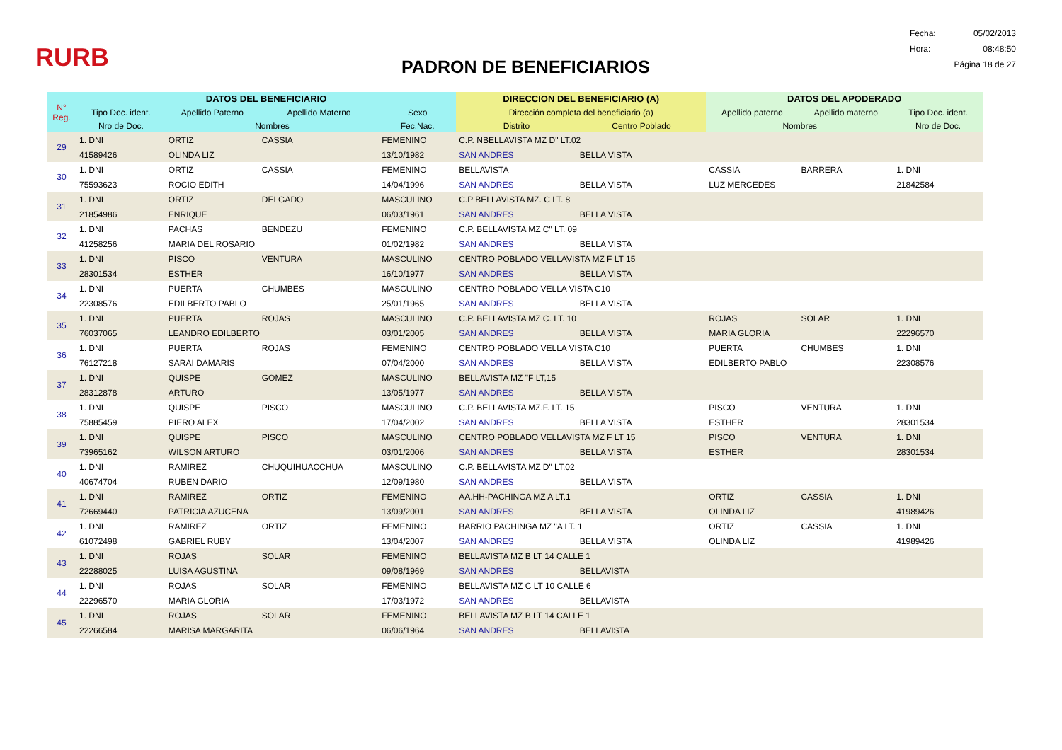RURB
PADRON DE BENEFICIARIOS
Fecha: 05/02/2013
Hora: 08:48:50
Página 18 de 27
| N° Reg. | DATOS DEL BENEFICIARIO | | | | DIRECCION DEL BENEFICIARIO (A) | | DATOS DEL APODERADO | | |
| --- | --- | --- | --- | --- | --- | --- | --- | --- | --- |
| | Tipo Doc. ident. | Apellido Paterno | Apellido Materno | Sexo | Dirección completa del beneficiario (a) | | Apellido paterno | Apellido materno | Tipo Doc. ident. |
| | Nro de Doc. | Nombres | | Fec.Nac. | Distrito | Centro Poblado | Nombres | | Nro de Doc. |
| 29 | 1. DNI | ORTIZ | CASSIA | FEMENINO | C.P. NBELLAVISTA MZ D" LT.02 | | | | |
| | 41589426 | OLINDA LIZ | | 13/10/1982 | SAN ANDRES | BELLA VISTA | | | |
| 30 | 1. DNI | ORTIZ | CASSIA | FEMENINO | BELLAVISTA | | CASSIA | BARRERA | 1. DNI |
| | 75593623 | ROCIO EDITH | | 14/04/1996 | SAN ANDRES | BELLA VISTA | LUZ MERCEDES | | 21842584 |
| 31 | 1. DNI | ORTIZ | DELGADO | MASCULINO | C.P BELLAVISTA MZ. C LT. 8 | | | | |
| | 21854986 | ENRIQUE | | 06/03/1961 | SAN ANDRES | BELLA VISTA | | | |
| 32 | 1. DNI | PACHAS | BENDEZU | FEMENINO | C.P. BELLAVISTA MZ C" LT. 09 | | | | |
| | 41258256 | MARIA DEL ROSARIO | | 01/02/1982 | SAN ANDRES | BELLA VISTA | | | |
| 33 | 1. DNI | PISCO | VENTURA | MASCULINO | CENTRO POBLADO VELLAVISTA MZ F LT 15 | | | | |
| | 28301534 | ESTHER | | 16/10/1977 | SAN ANDRES | BELLA VISTA | | | |
| 34 | 1. DNI | PUERTA | CHUMBES | MASCULINO | CENTRO POBLADO VELLA VISTA C10 | | | | |
| | 22308576 | EDILBERTO PABLO | | 25/01/1965 | SAN ANDRES | BELLA VISTA | | | |
| 35 | 1. DNI | PUERTA | ROJAS | MASCULINO | C.P. BELLAVISTA MZ C. LT. 10 | | ROJAS | SOLAR | 1. DNI |
| | 76037065 | LEANDRO EDILBERTO | | 03/01/2005 | SAN ANDRES | BELLA VISTA | MARIA GLORIA | | 22296570 |
| 36 | 1. DNI | PUERTA | ROJAS | FEMENINO | CENTRO POBLADO VELLA VISTA C10 | | PUERTA | CHUMBES | 1. DNI |
| | 76127218 | SARAI DAMARIS | | 07/04/2000 | SAN ANDRES | BELLA VISTA | EDILBERTO PABLO | | 22308576 |
| 37 | 1. DNI | QUISPE | GOMEZ | MASCULINO | BELLAVISTA MZ "F LT,15 | | | | |
| | 28312878 | ARTURO | | 13/05/1977 | SAN ANDRES | BELLA VISTA | | | |
| 38 | 1. DNI | QUISPE | PISCO | MASCULINO | C.P. BELLAVISTA MZ.F. LT. 15 | | PISCO | VENTURA | 1. DNI |
| | 75885459 | PIERO ALEX | | 17/04/2002 | SAN ANDRES | BELLA VISTA | ESTHER | | 28301534 |
| 39 | 1. DNI | QUISPE | PISCO | MASCULINO | CENTRO POBLADO VELLAVISTA MZ F LT 15 | | PISCO | VENTURA | 1. DNI |
| | 73965162 | WILSON ARTURO | | 03/01/2006 | SAN ANDRES | BELLA VISTA | ESTHER | | 28301534 |
| 40 | 1. DNI | RAMIREZ | CHUQUIHUACCHUA | MASCULINO | C.P. BELLAVISTA MZ D" LT.02 | | | | |
| | 40674704 | RUBEN DARIO | | 12/09/1980 | SAN ANDRES | BELLA VISTA | | | |
| 41 | 1. DNI | RAMIREZ | ORTIZ | FEMENINO | AA.HH-PACHINGA MZ A LT.1 | | ORTIZ | CASSIA | 1. DNI |
| | 72669440 | PATRICIA AZUCENA | | 13/09/2001 | SAN ANDRES | BELLA VISTA | OLINDA LIZ | | 41989426 |
| 42 | 1. DNI | RAMIREZ | ORTIZ | FEMENINO | BARRIO PACHINGA MZ "A LT. 1 | | ORTIZ | CASSIA | 1. DNI |
| | 61072498 | GABRIEL RUBY | | 13/04/2007 | SAN ANDRES | BELLA VISTA | OLINDA LIZ | | 41989426 |
| 43 | 1. DNI | ROJAS | SOLAR | FEMENINO | BELLAVISTA MZ B LT 14 CALLE 1 | | | | |
| | 22288025 | LUISA AGUSTINA | | 09/08/1969 | SAN ANDRES | BELLAVISTA | | | |
| 44 | 1. DNI | ROJAS | SOLAR | FEMENINO | BELLAVISTA MZ C LT 10 CALLE 6 | | | | |
| | 22296570 | MARIA GLORIA | | 17/03/1972 | SAN ANDRES | BELLAVISTA | | | |
| 45 | 1. DNI | ROJAS | SOLAR | FEMENINO | BELLAVISTA MZ B LT 14 CALLE 1 | | | | |
| | 22266584 | MARISA MARGARITA | | 06/06/1964 | SAN ANDRES | BELLAVISTA | | | |